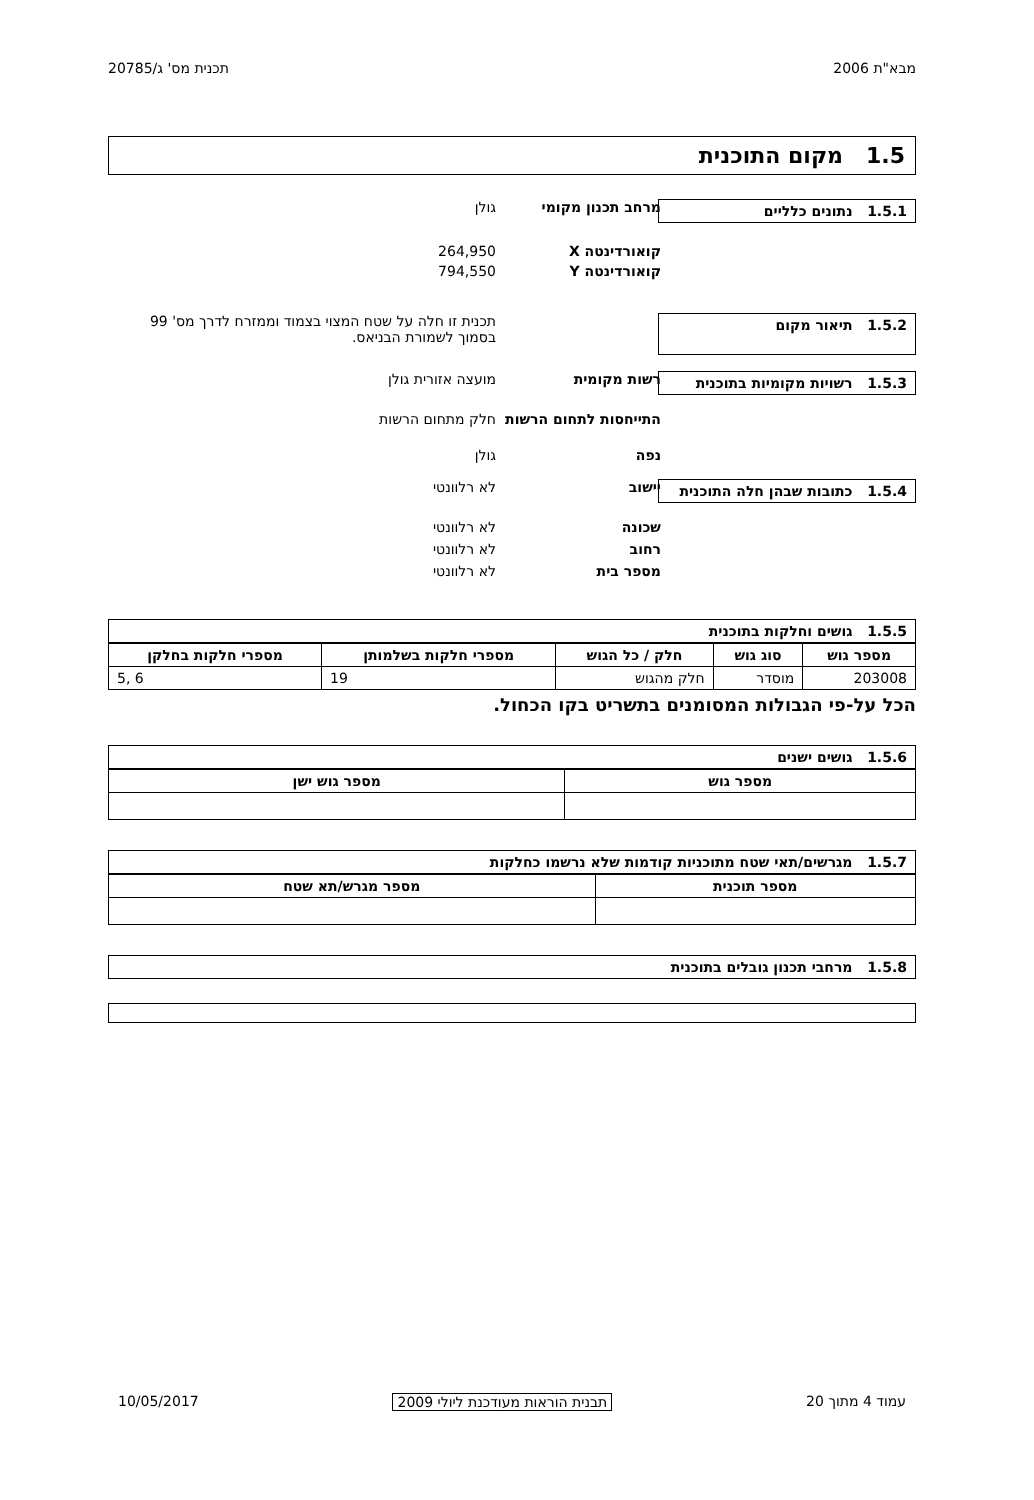מבא"ת 2006 תכנית מס' ג/20785
1.5 מקום התוכנית
1.5.1 נתונים כלליים
מרחב תכנון מקומי גולן
קואורדינטה X 264,950
קואורדינטה Y 794,550
1.5.2 תיאור מקום
תכנית זו חלה על שטח המצוי בצמוד וממזרח לדרך מס' 99 בסמוך לשמורת הבניאס.
1.5.3 רשויות מקומיות בתוכנית
רשות מקומית מועצה אזורית גולן
התייחסות לתחום הרשות
חלק מתחום הרשות
נפה גולן
1.5.4 כתובות שבהן חלה התוכנית
יישוב לא רלוונטי
שכונה לא רלוונטי
רחוב לא רלוונטי
מספר בית לא רלוונטי
1.5.5 גושים וחלקות בתוכנית
| מספר גוש | סוג גוש | חלק / כל הגוש | מספרי חלקות בשלמותן | מספרי חלקות בחלקן |
| --- | --- | --- | --- | --- |
| 203008 | מוסדר | חלק מהגוש | 19 | 6 ,5 |
הכל על-פי הגבולות המסומנים בתשריט בקו הכחול.
1.5.6 גושים ישנים
| מספר גוש | מספר גוש ישן |
| --- | --- |
1.5.7 מגרשים/תאי שטח מתוכניות קודמות שלא נרשמו כחלקות
| מספר תוכנית | מספר מגרש/תא שטח |
| --- | --- |
1.5.8 מרחבי תכנון גובלים בתוכנית
עמוד 4 מתוך 20 תבנית הוראות מעודכנת ליולי 2009 10/05/2017